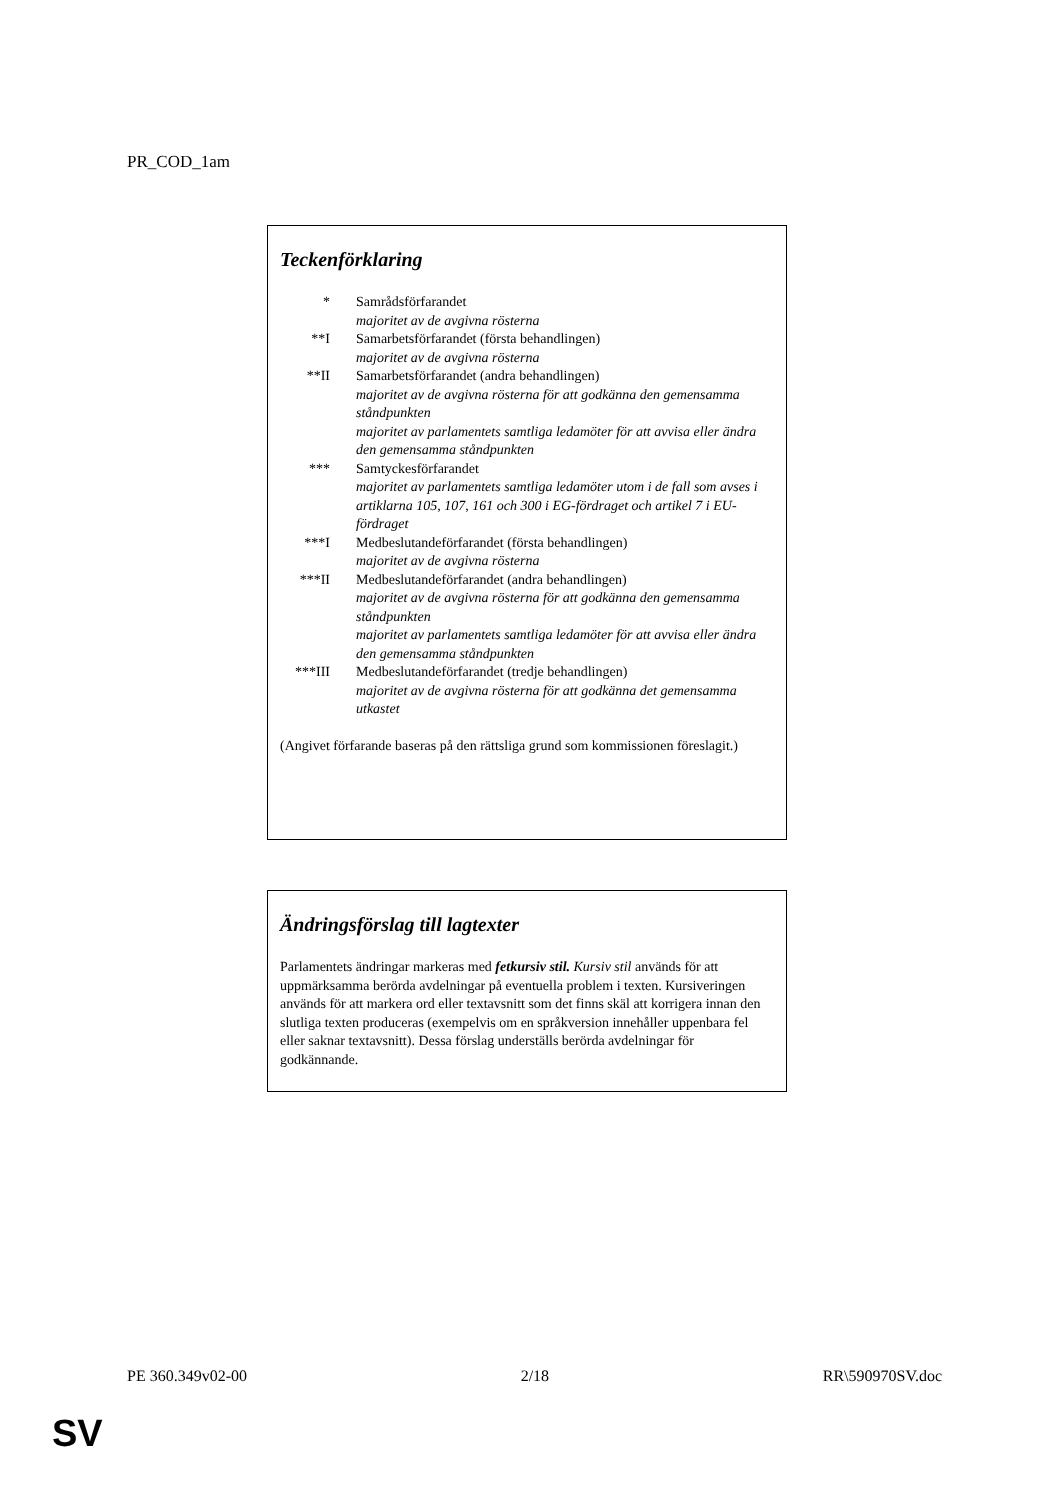PR_COD_1am
Teckenförklaring
* Samrådsförfarandet
majoritet av de avgivna rösterna
**I Samarbetsförfarandet (första behandlingen)
majoritet av de avgivna rösterna
**II Samarbetsförfarandet (andra behandlingen)
majoritet av de avgivna rösterna för att godkänna den gemensamma ståndpunkten
majoritet av parlamentets samtliga ledamöter för att avvisa eller ändra den gemensamma ståndpunkten
*** Samtyckesförfarandet
majoritet av parlamentets samtliga ledamöter utom i de fall som avses i artiklarna 105, 107, 161 och 300 i EG-fördraget och artikel 7 i EU-fördraget
***I Medbeslutandeförfarandet (första behandlingen)
majoritet av de avgivna rösterna
***II Medbeslutandeförfarandet (andra behandlingen)
majoritet av de avgivna rösterna för att godkänna den gemensamma ståndpunkten
majoritet av parlamentets samtliga ledamöter för att avvisa eller ändra den gemensamma ståndpunkten
***III
Medbeslutandeförfarandet (tredje behandlingen)
majoritet av de avgivna rösterna för att godkänna det gemensamma utkastet
(Angivet förfarande baseras på den rättsliga grund som kommissionen föreslagit.)
Ändringsförslag till lagtexter
Parlamentets ändringar markeras med fetkursiv stil. Kursiv stil används för att uppmärksamma berörda avdelningar på eventuella problem i texten. Kursiveringen används för att markera ord eller textavsnitt som det finns skäl att korrigera innan den slutliga texten produceras (exempelvis om en språkversion innehåller uppenbara fel eller saknar textavsnitt). Dessa förslag underställs berörda avdelningar för godkännande.
PE 360.349v02-00 2/18 RR\590970SV.doc
SV